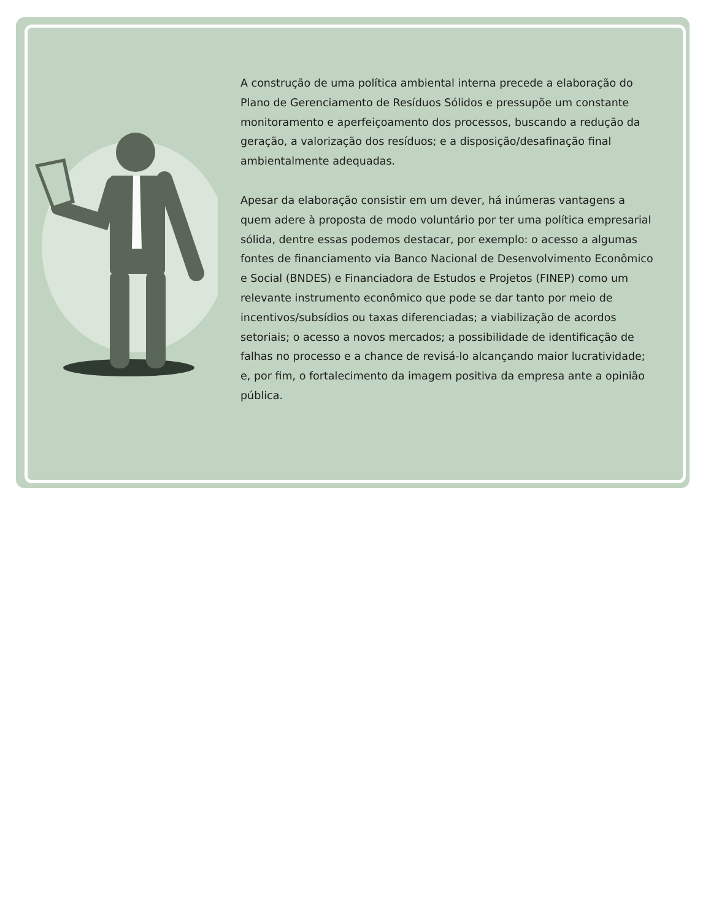A construção de uma política ambiental interna precede a elaboração do Plano de Gerenciamento de Resíduos Sólidos e pressupõe um constante monitoramento e aperfeiçoamento dos processos, buscando a redução da geração, a valorização dos resíduos; e a disposição/desafinação final ambientalmente adequadas.
Apesar da elaboração consistir em um dever, há inúmeras vantagens a quem adere à proposta de modo voluntário por ter uma política empresarial sólida, dentre essas podemos destacar, por exemplo: o acesso a algumas fontes de financiamento via Banco Nacional de Desenvolvimento Econômico e Social (BNDES) e Financiadora de Estudos e Projetos (FINEP) como um relevante instrumento econômico que pode se dar tanto por meio de incentivos/subsídios ou taxas diferenciadas; a viabilização de acordos setoriais; o acesso a novos mercados; a possibilidade de identificação de falhas no processo e a chance de revisá-lo alcançando maior lucratividade; e, por fim, o fortalecimento da imagem positiva da empresa ante a opinião pública.